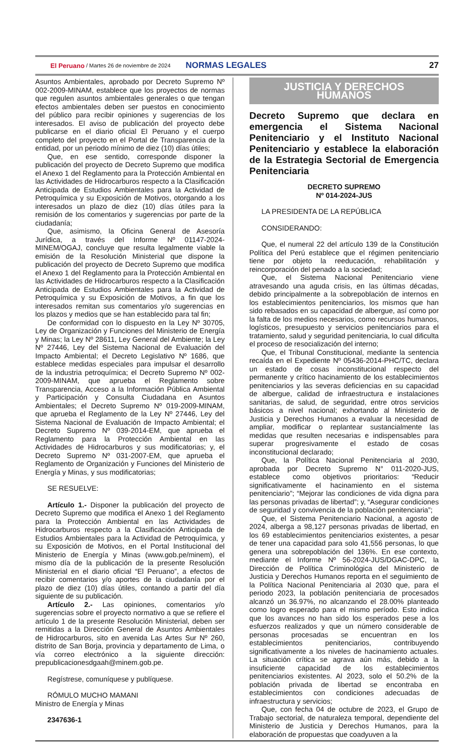El Peruano / Martes 26 de noviembre de 2024 NORMAS LEGALES 27
Asuntos Ambientales, aprobado por Decreto Supremo Nº 002-2009-MINAM, establece que los proyectos de normas que regulen asuntos ambientales generales o que tengan efectos ambientales deben ser puestos en conocimiento del público para recibir opiniones y sugerencias de los interesados. El aviso de publicación del proyecto debe publicarse en el diario oficial El Peruano y el cuerpo completo del proyecto en el Portal de Transparencia de la entidad, por un periodo mínimo de diez (10) días útiles;
Que, en ese sentido, corresponde disponer la publicación del proyecto de Decreto Supremo que modifica el Anexo 1 del Reglamento para la Protección Ambiental en las Actividades de Hidrocarburos respecto a la Clasificación Anticipada de Estudios Ambientales para la Actividad de Petroquímica y su Exposición de Motivos, otorgando a los interesados un plazo de diez (10) días útiles para la remisión de los comentarios y sugerencias por parte de la ciudadanía;
Que, asimismo, la Oficina General de Asesoría Jurídica, a través del Informe Nº 01147-2024-MINEM/OGAJ, concluye que resulta legalmente viable la emisión de la Resolución Ministerial que dispone la publicación del proyecto de Decreto Supremo que modifica el Anexo 1 del Reglamento para la Protección Ambiental en las Actividades de Hidrocarburos respecto a la Clasificación Anticipada de Estudios Ambientales para la Actividad de Petroquímica y su Exposición de Motivos, a fin que los interesados remitan sus comentarios y/o sugerencias en los plazos y medios que se han establecido para tal fin;
De conformidad con lo dispuesto en la Ley Nº 30705, Ley de Organización y Funciones del Ministerio de Energía y Minas; la Ley Nº 28611, Ley General del Ambiente; la Ley Nº 27446, Ley del Sistema Nacional de Evaluación del Impacto Ambiental; el Decreto Legislativo Nº 1686, que establece medidas especiales para impulsar el desarrollo de la industria petroquímica; el Decreto Supremo Nº 002-2009-MINAM, que aprueba el Reglamento sobre Transparencia, Acceso a la Información Pública Ambiental y Participación y Consulta Ciudadana en Asuntos Ambientales; el Decreto Supremo Nº 019-2009-MINAM, que aprueba el Reglamento de la Ley Nº 27446, Ley del Sistema Nacional de Evaluación de Impacto Ambiental; el Decreto Supremo Nº 039-2014-EM, que aprueba el Reglamento para la Protección Ambiental en las Actividades de Hidrocarburos y sus modificatorias; y, el Decreto Supremo Nº 031-2007-EM, que aprueba el Reglamento de Organización y Funciones del Ministerio de Energía y Minas, y sus modificatorias;
SE RESUELVE:
Artículo 1.- Disponer la publicación del proyecto de Decreto Supremo que modifica el Anexo 1 del Reglamento para la Protección Ambiental en las Actividades de Hidrocarburos respecto a la Clasificación Anticipada de Estudios Ambientales para la Actividad de Petroquímica, y su Exposición de Motivos, en el Portal Institucional del Ministerio de Energía y Minas (www.gob.pe/minem), el mismo día de la publicación de la presente Resolución Ministerial en el diario oficial “El Peruano”, a efectos de recibir comentarios y/o aportes de la ciudadanía por el plazo de diez (10) días útiles, contando a partir del día siguiente de su publicación.
Artículo 2.- Las opiniones, comentarios y/o sugerencias sobre el proyecto normativo a que se refiere el artículo 1 de la presente Resolución Ministerial, deben ser remitidas a la Dirección General de Asuntos Ambientales de Hidrocarburos, sito en avenida Las Artes Sur Nº 260, distrito de San Borja, provincia y departamento de Lima, o vía correo electrónico a la siguiente dirección: prepublicacionesdgaah@minem.gob.pe.
Regístrese, comuníquese y publíquese.
RÓMULO MUCHO MAMANI
Ministro de Energía y Minas
2347636-1
JUSTICIA Y DERECHOS HUMANOS
Decreto Supremo que declara en emergencia el Sistema Nacional Penitenciario y el Instituto Nacional Penitenciario y establece la elaboración de la Estrategia Sectorial de Emergencia Penitenciaria
DECRETO SUPREMO
Nº 014-2024-JUS
LA PRESIDENTA DE LA REPÚBLICA
CONSIDERANDO:
Que, el numeral 22 del artículo 139 de la Constitución Política del Perú establece que el régimen penitenciario tiene por objeto la reeducación, rehabilitación y reincorporación del penado a la sociedad;
Que, el Sistema Nacional Penitenciario viene atravesando una aguda crisis, en las últimas décadas, debido principalmente a la sobrepoblación de internos en los establecimientos penitenciarios, los mismos que han sido rebasados en su capacidad de albergue, así como por la falta de los medios necesarios, como recursos humanos, logísticos, presupuesto y servicios penitenciarios para el tratamiento, salud y seguridad penitenciaria, lo cual dificulta el proceso de resocialización del interno;
Que, el Tribunal Constitucional, mediante la sentencia recaída en el Expediente Nº 05436-2014-PHC/TC, declara un estado de cosas inconstitucional respecto del permanente y crítico hacinamiento de los establecimientos penitenciarios y las severas deficiencias en su capacidad de albergue, calidad de infraestructura e instalaciones sanitarias, de salud, de seguridad, entre otros servicios básicos a nivel nacional; exhortando al Ministerio de Justicia y Derechos Humanos a evaluar la necesidad de ampliar, modificar o replantear sustancialmente las medidas que resulten necesarias e indispensables para superar progresivamente el estado de cosas inconstitucional declarado;
Que, la Política Nacional Penitenciaria al 2030, aprobada por Decreto Supremo N° 011-2020-JUS, establece como objetivos prioritarios: “Reducir significativamente el hacinamiento en el sistema penitenciario”; “Mejorar las condiciones de vida digna para las personas privadas de libertad”; y, “Asegurar condiciones de seguridad y convivencia de la población penitenciaria”;
Que, el Sistema Penitenciario Nacional, a agosto de 2024, alberga a 98,127 personas privadas de libertad, en los 69 establecimientos penitenciarios existentes, a pesar de tener una capacidad para solo 41,556 personas, lo que genera una sobrepoblación del 136%. En ese contexto, mediante el Informe Nº 56-2024-JUS/DGAC-DPC, la Dirección de Política Criminológica del Ministerio de Justicia y Derechos Humanos reporta en el seguimiento de la Política Nacional Penitenciaria al 2030 que, para el periodo 2023, la población penitenciaria de procesados alcanzó un 36.97%, no alcanzando el 28.00% planteado como logro esperado para el mismo período. Esto indica que los avances no han sido los esperados pese a los esfuerzos realizados y que un número considerable de personas procesadas se encuentran en los establecimientos penitenciarios, contribuyendo significativamente a los niveles de hacinamiento actuales. La situación crítica se agrava aún más, debido a la insuficiente capacidad de los establecimientos penitenciarios existentes. Al 2023, solo el 50.2% de la población privada de libertad se encontraba en establecimientos con condiciones adecuadas de infraestructura y servicios;
Que, con fecha 04 de octubre de 2023, el Grupo de Trabajo sectorial, de naturaleza temporal, dependiente del Ministerio de Justicia y Derechos Humanos, para la elaboración de propuestas que coadyuven a la